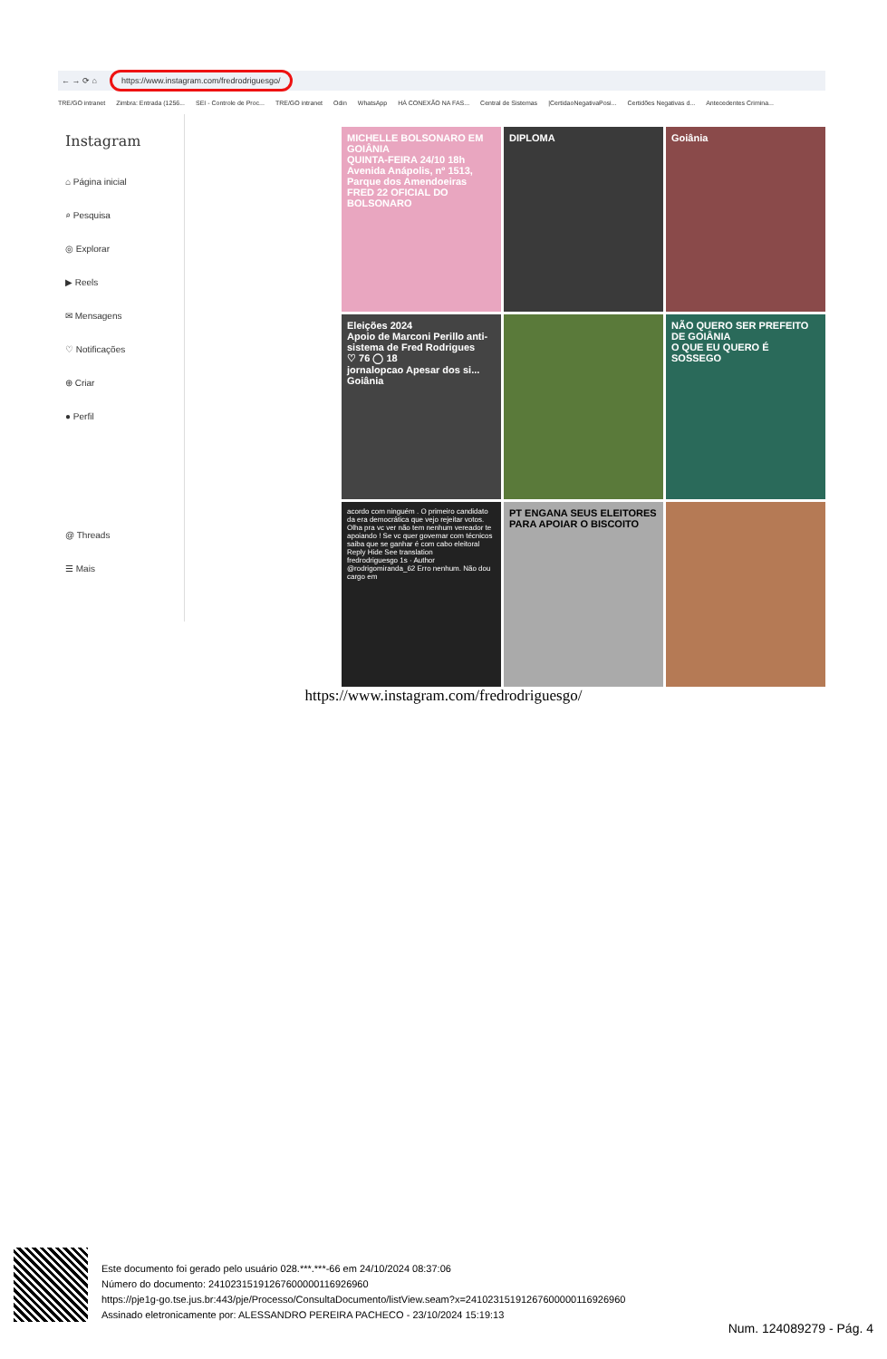← → ⟳ ⌂ https://www.instagram.com/fredrodriguesgo/
TRE/GO intranet Zimbra: Entrada (1256... SEI - Controle de Proc... TRE/GO intranet Odin WhatsApp HÁ CONEXÃO NA FAS... Central de Sistemas |CertidaoNegativaPosi... Certidões Negativas d... Antecedentes Crimina...
Instagram
⌂ Página inicial
⌕ Pesquisa
◎ Explorar
▶ Reels
✉ Mensagens
♡ Notificações
⊕ Criar
● Perfil
@ Threads
☰ Mais
MICHELLE BOLSONARO EM GOIÂNIA
QUINTA-FEIRA 24/10 18h
Avenida Anápolis, nº 1513, Parque dos Amendoeiras
FRED 22 OFICIAL DO BOLSONARO
DIPLOMA
Goiânia
Eleições 2024
Apoio de Marconi Perillo anti-sistema de Fred Rodrigues
♡ 76 ◯ 18
jornalopcao Apesar dos si... Goiânia
NÃO QUERO SER PREFEITO DE GOIÂNIA
O QUE EU QUERO É SOSSEGO
acordo com ninguém . O primeiro candidato da era democrática que vejo rejeitar votos. Olha pra vc ver não tem nenhum vereador te apoiando ! Se vc quer governar com técnicos saiba que se ganhar é com cabo eleitoral
Reply Hide See translation
fredrodriguesgo 1s · Author
@rodrigomiranda_62 Erro nenhum. Não dou cargo em
PT ENGANA SEUS ELEITORES PARA APOIAR O BISCOITO
https://www.instagram.com/fredrodriguesgo/
Este documento foi gerado pelo usuário 028.***.***-66 em 24/10/2024 08:37:06
Número do documento: 24102315191267600000116926960
https://pje1g-go.tse.jus.br:443/pje/Processo/ConsultaDocumento/listView.seam?x=24102315191267600000116926960
Assinado eletronicamente por: ALESSANDRO PEREIRA PACHECO - 23/10/2024 15:19:13
Num. 124089279 - Pág. 4